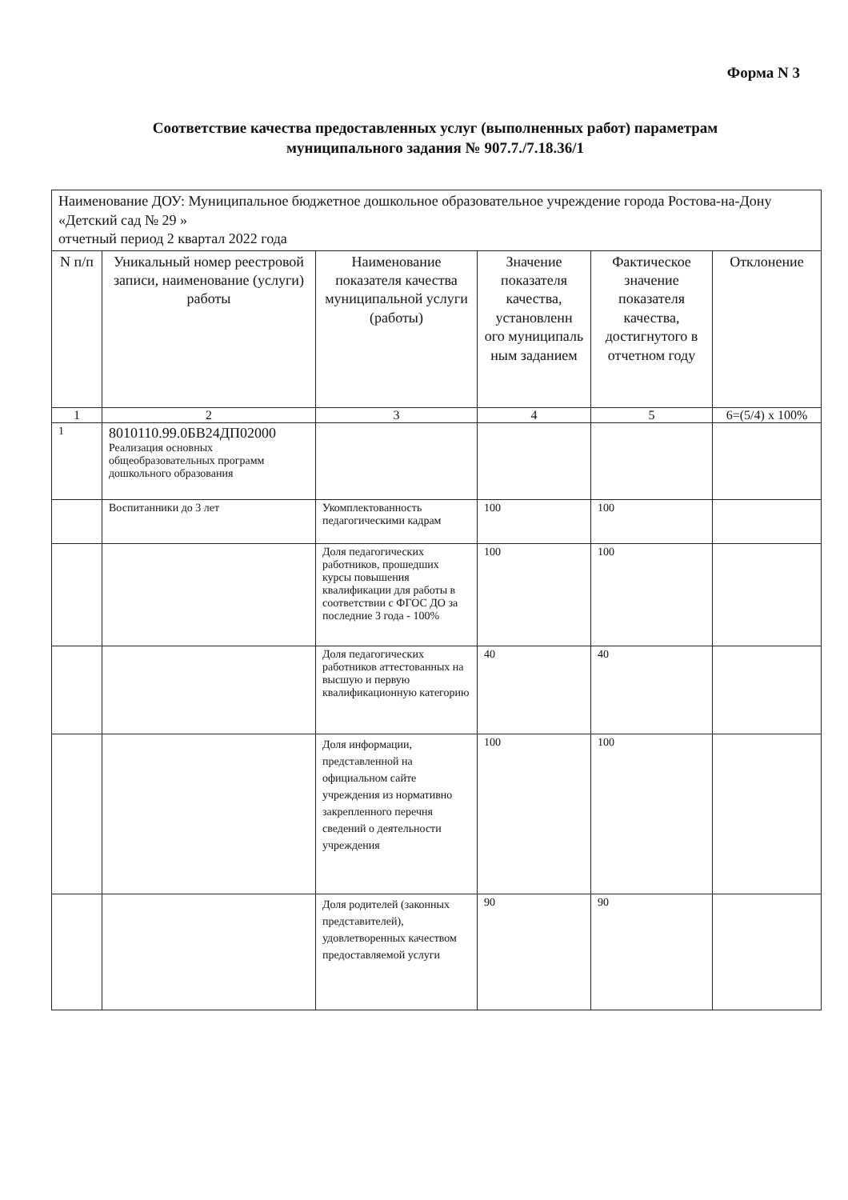Форма N 3
Соответствие качества предоставленных услуг (выполненных работ) параметрам
муниципального задания № 907.7./7.18.36/1
| Наименование ДОУ: Муниципальное бюджетное дошкольное образовательное учреждение города Ростова-на-Дону «Детский сад № 29 » отчетный период 2 квартал 2022 года | | | | | |
| N п/п | Уникальный номер реестровой записи, наименование (услуги) работы | Наименование показателя качества муниципальной услуги (работы) | Значение показателя качества, установленн ого муниципаль ным заданием | Фактическое значение показателя качества, достигнутого в отчетном году | Отклонение |
| 1 | 2 | 3 | 4 | 5 | 6=(5/4) x 100% |
| 1 | 8010110.99.0БВ24ДП02000 Реализация основных общеобразовательных программ дошкольного образования | | | | |
| | Воспитанники до 3 лет | Укомплектованность педагогическими кадрам | 100 | 100 | |
| | | Доля педагогических работников, прошедших курсы повышения квалификации для работы в соответствии с ФГОС ДО за последние 3 года - 100% | 100 | 100 | |
| | | Доля педагогических работников аттестованных на высшую и первую квалификационную категорию | 40 | 40 | |
| | | Доля информации, представленной на официальном сайте учреждения из нормативно закрепленного перечня сведений о деятельности учреждения | 100 | 100 | |
| | | Доля родителей (законных представителей), удовлетворенных качеством предоставляемой услуги | 90 | 90 | |